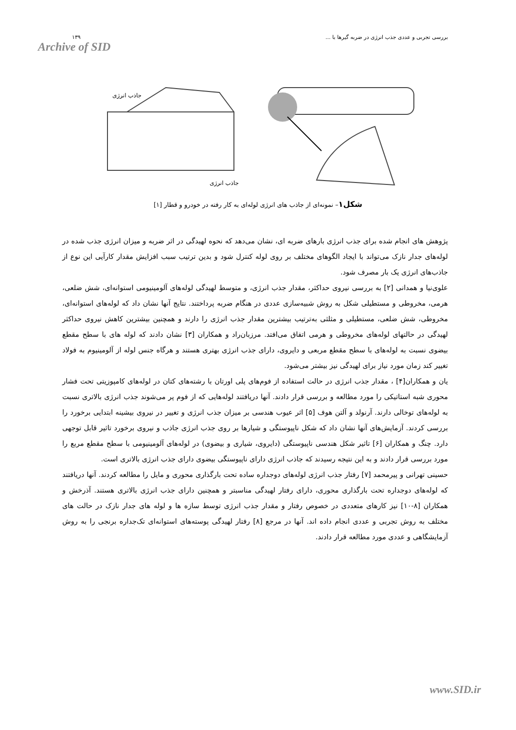۱۳۹
Archive of SID
بررسی تجربی و عددی جذب انرژی در ضربه گیرها با ...
جاذب انرژی
جاذب انرژی
شکل۱– نمونه‌ای از جاذب های انرژی لوله‌ای به کار رفته در خودرو و قطار [۱]
پژوهش های انجام شده برای جذب انرژی بارهای ضربه ای، نشان می‌دهد که نحوه لهیدگی در اثر ضربه و میزان انرژی جذب شده در لوله‌های جدار نازک می‌تواند با ایجاد الگوهای مختلف بر روی لوله کنترل شود و بدین ترتیب سبب افزایش مقدار کارآیی این نوع از جاذب‌های انرژی یک بار مصرف شود.
علوی‌نیا و همدانی [۲] به بررسی نیروی حداکثر، مقدار جذب انرژی، و متوسط لهیدگی لوله‌های آلومینیومی استوانه‌ای، شش ضلعی، هرمی، مخروطی و مستطیلی شکل به روش شبیه‌سازی عددی در هنگام ضربه پرداختند. نتایج آنها نشان داد که لوله‌های استوانه‌ای، مخروطی، شش ضلعی، مستطیلی و مثلثی به‌ترتیب بیشترین مقدار جذب انرژی را دارند و همچنین بیشترین کاهش نیروی حداکثر لهیدگی در حالتهای لوله‌های مخروطی و هرمی اتفاق می‌افتد. مرزبان‌راد و همکاران [۳] نشان دادند که لوله های با سطح مقطع بیضوی نسبت به لوله‌های با سطح مقطع مربعی و دایروی، دارای جذب انرژی بهتری هستند و هرگاه جنس لوله از آلومینیوم به فولاد تغییر کند زمان مورد نیاز برای لهیدگی نیز بیشتر می‌شود.
یان و همکاران[۴] ، مقدار جذب انرژی در حالت استفاده از فوم‌های پلی اورتان با رشته‌های کتان در لوله‌های کامپوزیتی تحت فشار محوری شبه استاتیکی را مورد مطالعه و بررسی قرار دادند. آنها دریافتند لوله‌هایی که از فوم پر می‌شوند جذب انرژی بالاتری نسبت به لوله‌های توخالی دارند. آرنولد و آلتن هوف [۵] اثر عیوب هندسی بر میزان جذب انرژی و تغییر در نیروی بیشینه ابتدایی برخورد را بررسی کردند. آزمایش‌های آنها نشان داد که شکل ناپیوستگی و شیارها بر روی جذب انرژی جاذب و نیروی برخورد تاثیر قابل توجهی دارد. چنگ و همکاران [۶] تاثیر شکل هندسی ناپیوستگی (دایروی، شیاری و بیضوی) در لوله‌های آلومینیومی با سطح مقطع مربع را مورد بررسی قرار دادند و به این نتیجه رسیدند که جاذب انرژی دارای ناپیوستگی بیضوی دارای جذب انرژی بالاتری است.
حسینی تهرانی و پیرمحمد [۷] رفتار جذب انرژی لوله‌های دوجداره ساده تحت بارگذاری محوری و مایل را مطالعه کردند. آنها دریافتند که لوله‌های دوجداره تحت بارگذاری محوری، دارای رفتار لهیدگی مناسبتر و همچنین دارای جذب انرژی بالاتری هستند. آذرخش و همکاران [۸-۱۰] نیز کارهای متعددی در خصوص رفتار و مقدار جذب انرژی توسط سازه ها و لوله های جدار نازک در حالت های مختلف به روش تجربی و عددی انجام داده اند. آنها در مرجع [۸] رفتار لهیدگی پوسته‌های استوانه‌ای تک‌جداره برنجی را به روش آزمایشگاهی و عددی مورد مطالعه قرار دادند.
www.SID.ir